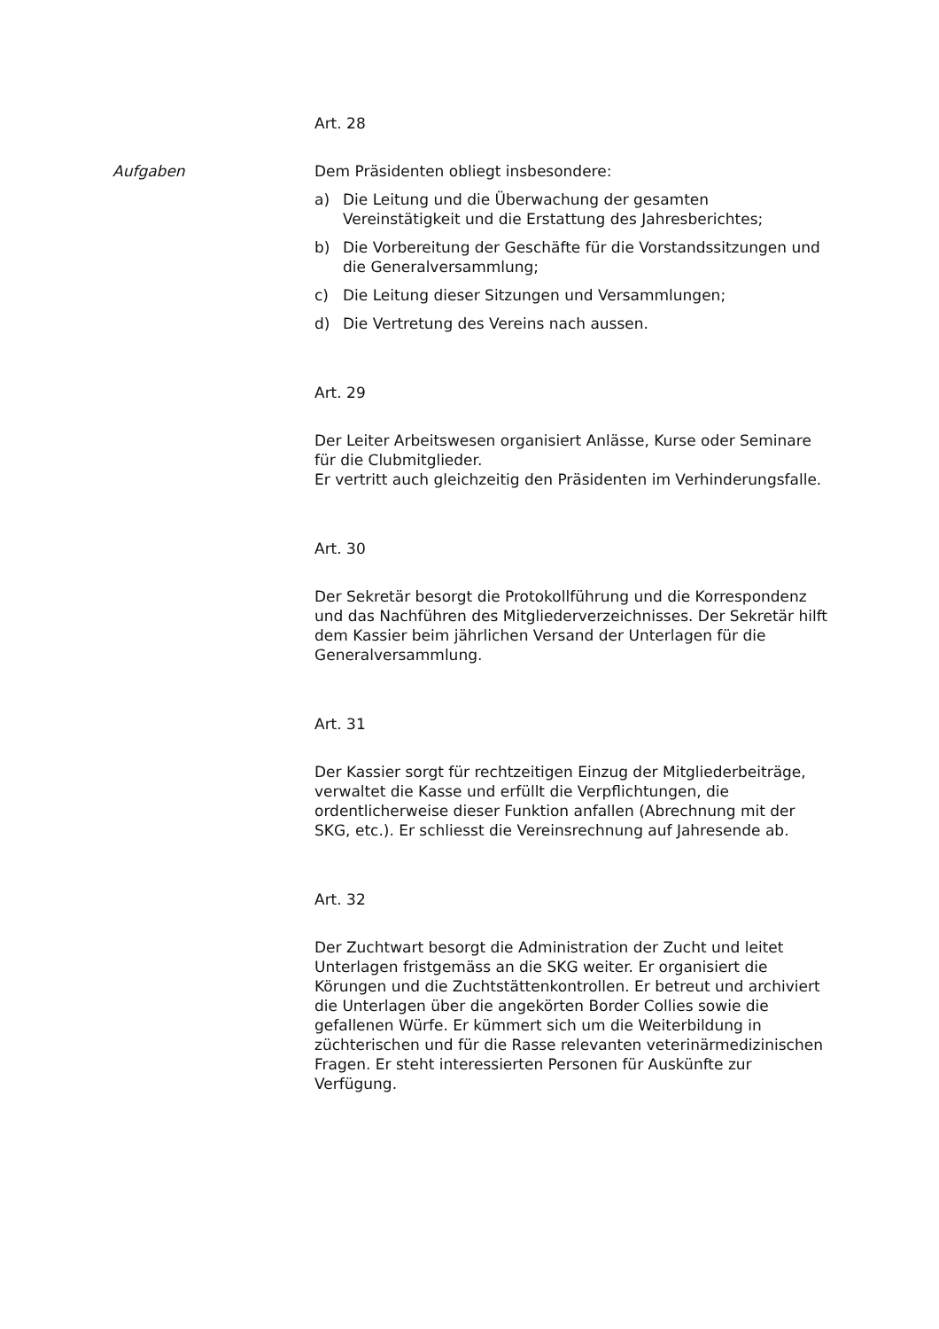Art. 28
Aufgaben Dem Präsidenten obliegt insbesondere:
a) Die Leitung und die Überwachung der gesamten Vereinstätigkeit und die Erstattung des Jahresberichtes;
b) Die Vorbereitung der Geschäfte für die Vorstandssitzungen und die Generalversammlung;
c) Die Leitung dieser Sitzungen und Versammlungen;
d) Die Vertretung des Vereins nach aussen.
Art. 29
Der Leiter Arbeitswesen organisiert Anlässe, Kurse oder Seminare für die Clubmitglieder.
Er vertritt auch gleichzeitig den Präsidenten im Verhinderungsfalle.
Art. 30
Der Sekretär besorgt die Protokollführung und die Korrespondenz und das Nachführen des Mitgliederverzeichnisses. Der Sekretär hilft dem Kassier beim jährlichen Versand der Unterlagen für die Generalversammlung.
Art. 31
Der Kassier sorgt für rechtzeitigen Einzug der Mitgliederbeiträge, verwaltet die Kasse und erfüllt die Verpflichtungen, die ordentlicherweise dieser Funktion anfallen (Abrechnung mit der SKG, etc.). Er schliesst die Vereinsrechnung auf Jahresende ab.
Art. 32
Der Zuchtwart besorgt die Administration der Zucht und leitet Unterlagen fristgemäss an die SKG weiter. Er organisiert die Körungen und die Zuchtstättenkontrollen. Er betreut und archiviert die Unterlagen über die angekörten Border Collies sowie die gefallenen Würfe. Er kümmert sich um die Weiterbildung in züchterischen und für die Rasse relevanten veterinärmedizinischen Fragen. Er steht interessierten Personen für Auskünfte zur Verfügung.